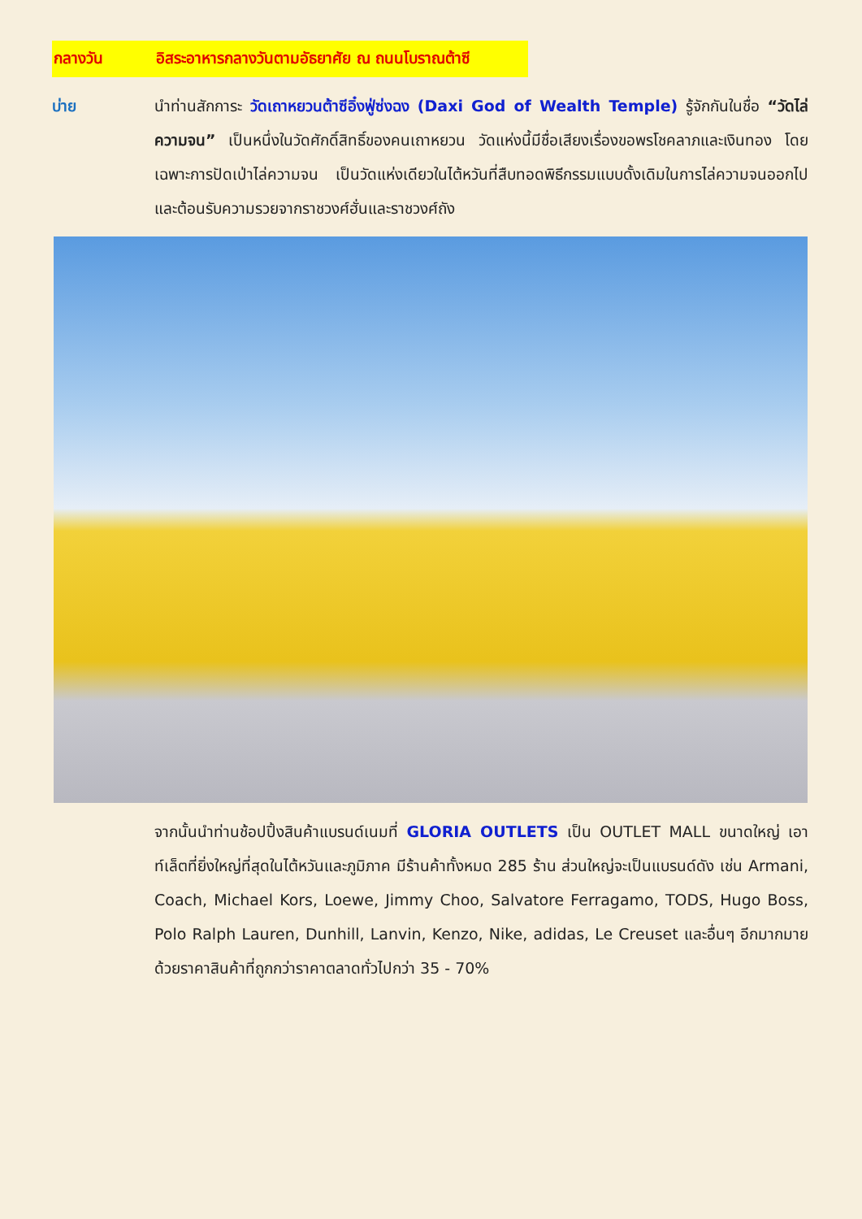กลางวัน อิสระอาหารกลางวันตามอัธยาศัย ณ ถนนโบราณต้าซี
บ่าย นำท่านสักการะ วัดเถาหยวนต้าซีอิ๋งฟู่ซ่งฉง (Daxi God of Wealth Temple) รู้จักกันในชื่อ “วัดไล่ความจน” เป็นหนึ่งในวัดศักดิ์สิทธิ์ของคนเถาหยวน วัดแห่งนี้มีชื่อเสียงเรื่องขอพรโชคลาภและเงินทอง โดยเฉพาะการปัดเป่าไล่ความจน เป็นวัดแห่งเดียวในไต้หวันที่สืบทอดพิธีกรรมแบบดั้งเดิมในการไล่ความจนออกไปและต้อนรับความรวยจากราชวงศ์ฮั่นและราชวงศ์ถัง
จากนั้นนำท่านช้อปปิ้งสินค้าแบรนด์เนมที่ GLORIA OUTLETS เป็น OUTLET MALL ขนาดใหญ่ เอาท์เล็ตที่ยิ่งใหญ่ที่สุดในไต้หวันและภูมิภาค มีร้านค้าทั้งหมด 285 ร้าน ส่วนใหญ่จะเป็นแบรนด์ดัง เช่น Armani, Coach, Michael Kors, Loewe, Jimmy Choo, Salvatore Ferragamo, TODS, Hugo Boss, Polo Ralph Lauren, Dunhill, Lanvin, Kenzo, Nike, adidas, Le Creuset และอื่นๆ อีกมากมาย ด้วยราคาสินค้าที่ถูกกว่าราคาตลาดทั่วไปกว่า 35 - 70%